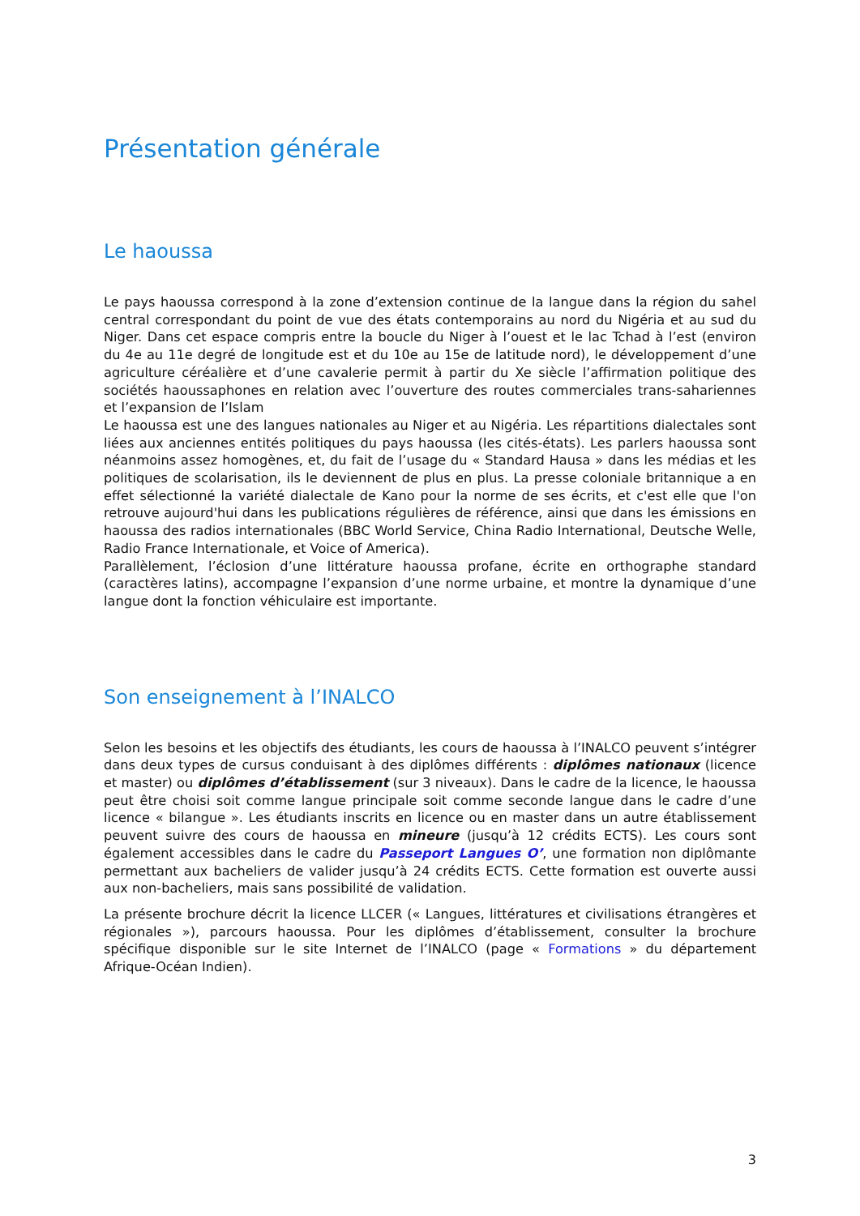Présentation générale
Le haoussa
Le pays haoussa correspond à la zone d’extension continue de la langue dans la région du sahel central correspondant du point de vue des états contemporains au nord du Nigéria et au sud du Niger. Dans cet espace compris entre la boucle du Niger à l’ouest et le lac Tchad à l’est (environ du 4e au 11e degré de longitude est et du 10e au 15e de latitude nord), le développement d’une agriculture céréalière et d’une cavalerie permit à partir du Xe siècle l’affirmation politique des sociétés haoussaphones en relation avec l’ouverture des routes commerciales trans-sahariennes et l’expansion de l’Islam
Le haoussa est une des langues nationales au Niger et au Nigéria. Les répartitions dialectales sont liées aux anciennes entités politiques du pays haoussa (les cités-états). Les parlers haoussa sont néanmoins assez homogènes, et, du fait de l’usage du « Standard Hausa » dans les médias et les politiques de scolarisation, ils le deviennent de plus en plus. La presse coloniale britannique a en effet sélectionné la variété dialectale de Kano pour la norme de ses écrits, et c'est elle que l'on retrouve aujourd'hui dans les publications régulières de référence, ainsi que dans les émissions en haoussa des radios internationales (BBC World Service, China Radio International, Deutsche Welle, Radio France Internationale, et Voice of America).
Parallèlement, l’éclosion d’une littérature haoussa profane, écrite en orthographe standard (caractères latins), accompagne l’expansion d’une norme urbaine, et montre la dynamique d’une langue dont la fonction véhiculaire est importante.
Son enseignement à l’INALCO
Selon les besoins et les objectifs des étudiants, les cours de haoussa à l’INALCO peuvent s’intégrer dans deux types de cursus conduisant à des diplômes différents : diplômes nationaux (licence et master) ou diplômes d’établissement (sur 3 niveaux). Dans le cadre de la licence, le haoussa peut être choisi soit comme langue principale soit comme seconde langue dans le cadre d’une licence « bilangue ». Les étudiants inscrits en licence ou en master dans un autre établissement peuvent suivre des cours de haoussa en mineure (jusqu’à 12 crédits ECTS). Les cours sont également accessibles dans le cadre du Passeport Langues O’, une formation non diplômante permettant aux bacheliers de valider jusqu’à 24 crédits ECTS. Cette formation est ouverte aussi aux non-bacheliers, mais sans possibilité de validation.
La présente brochure décrit la licence LLCER (« Langues, littératures et civilisations étrangères et régionales »), parcours haoussa. Pour les diplômes d’établissement, consulter la brochure spécifique disponible sur le site Internet de l’INALCO (page « Formations » du département Afrique-Océan Indien).
3